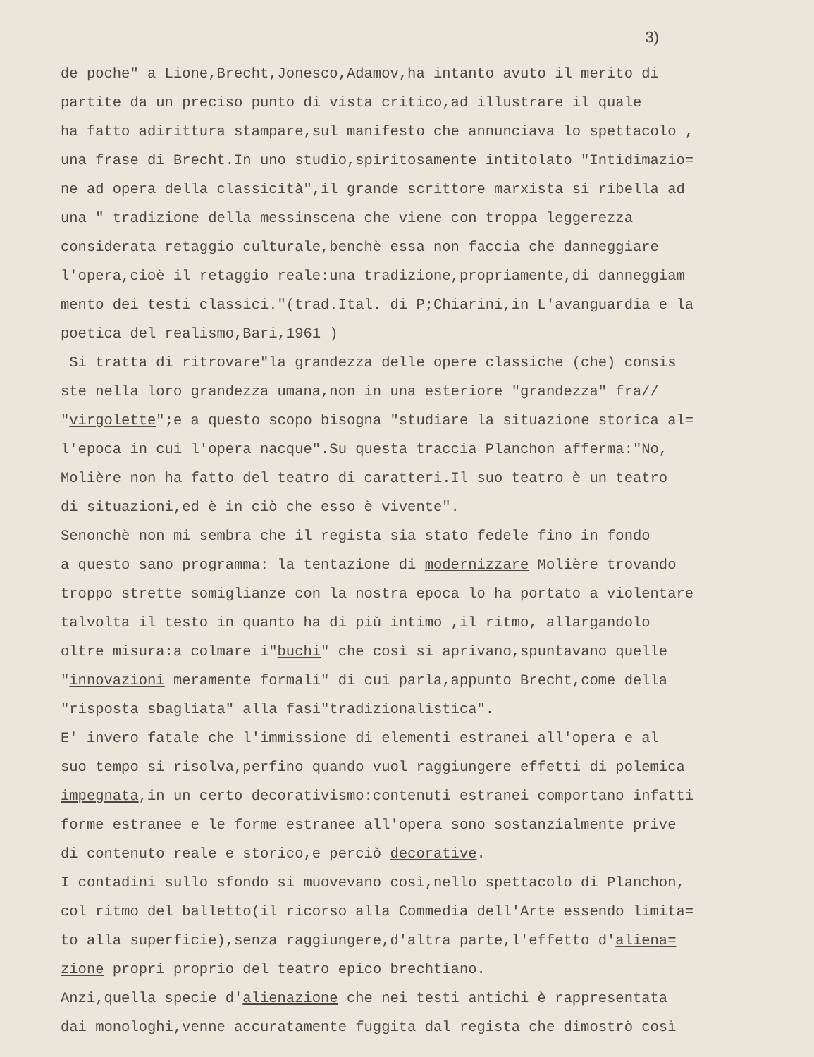3)
de poche" a Lione,Brecht,Jonesco,Adamov,ha intanto avuto il merito di
partite da un preciso punto di vista critico,ad illustrare il quale
ha fatto adirittura stampare,sul manifesto che annunciava lo spettacolo ,
una frase di Brecht.In uno studio,spiritosamente intitolato "Intidimazio=
ne ad opera della classicità",il grande scrittore marxista si ribella ad
una " tradizione della messinscena che viene con troppa leggerezza
considerata retaggio culturale,benchè essa non faccia che danneggiare
l'opera,cioè il retaggio reale:una tradizione,propriamente,di danneggiam
mento dei testi classici."(trad.Ital. di P;Chiarini,in L'avanguardia e la
poetica del realismo,Bari,1961 )
Si tratta di ritrovare"la grandezza delle opere classiche (che) consis
ste nella loro grandezza umana,non in una esteriore "grandezza" fra//
"virgolette";e a questo scopo bisogna "studiare la situazione storica al=
l'epoca in cui l'opera nacque".Su questa traccia Planchon afferma:"No,
Molière non ha fatto del teatro di caratteri.Il suo teatro è un teatro
di situazioni,ed è in ciò che esso è vivente".
Senonchè non mi sembra che il regista sia stato fedele fino in fondo
a questo sano programma: la tentazione di modernizzare Molière trovando
troppo strette somiglianze con la nostra epoca lo ha portato a violentare
talvolta il testo in quanto ha di più intimo ,il ritmo, allargandolo
oltre misura:a colmare i"buchi" che così si aprivano,spuntavano quelle
"innovazioni meramente formali" di cui parla,appunto Brecht,come della
"risposta sbagliata" alla fasi"tradizionalistica".
E' invero fatale che l'immissione di elementi estranei all'opera e al
suo tempo si risolva,perfino quando vuol raggiungere effetti di polemica
impegnata,in un certo decorativismo:contenuti estranei comportano infatti
forme estranee e le forme estranee all'opera sono sostanzialmente prive
di contenuto reale e storico,e perciò decorative.
I contadini sullo sfondo si muovevano così,nello spettacolo di Planchon,
col ritmo del balletto(il ricorso alla Commedia dell'Arte essendo limita=
to alla superficie),senza raggiungere,d'altra parte,l'effetto d'aliena=
zione propri proprio del teatro epico brechtiano.
Anzi,quella specie d'alienazione che nei testi antichi è rappresentata
dai monologhi,venne accuratamente fuggita dal regista che dimostrò così